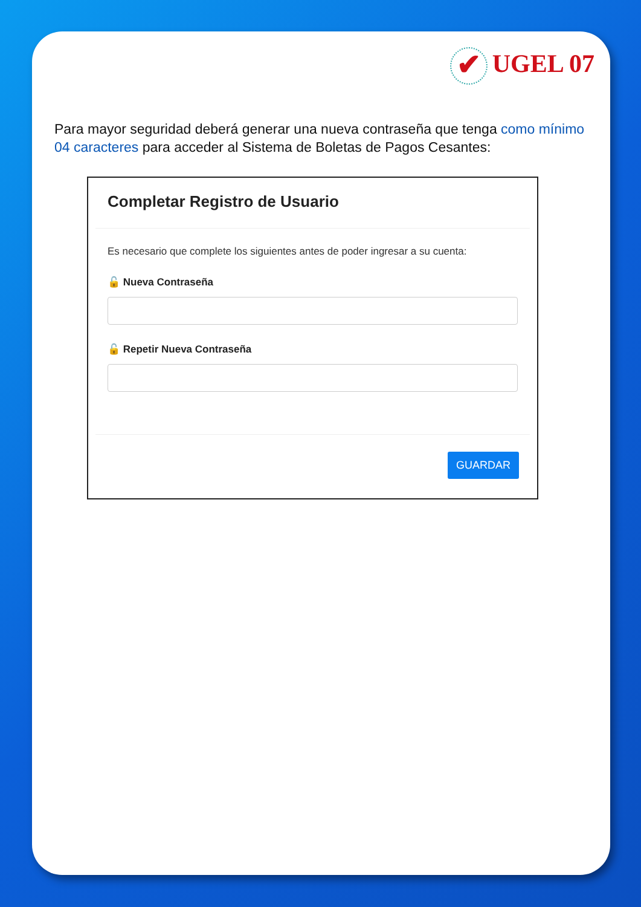✔ UGEL 07
Para mayor seguridad deberá generar una nueva contraseña que tenga como mínimo 04 caracteres para acceder al Sistema de Boletas de Pagos Cesantes:
Completar Registro de Usuario
Es necesario que complete los siguientes antes de poder ingresar a su cuenta:
🔓 Nueva Contraseña
🔓 Repetir Nueva Contraseña
GUARDAR